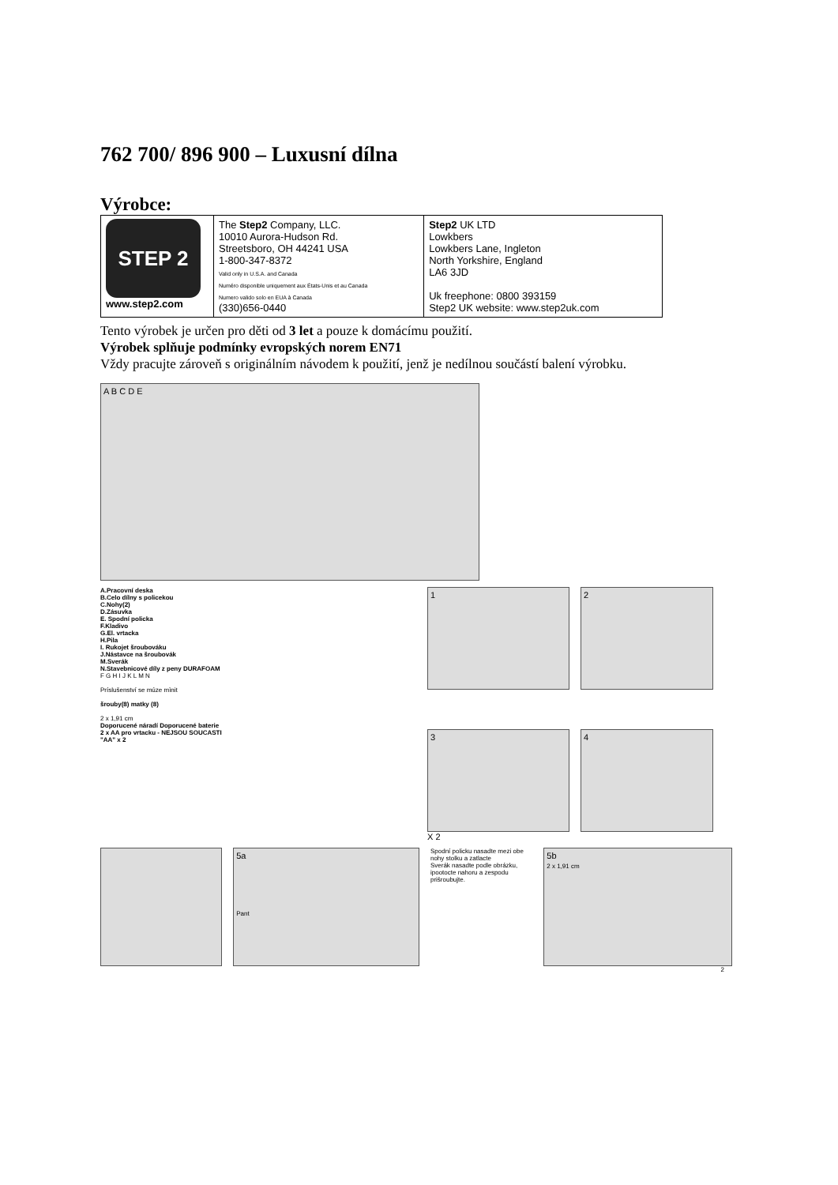762 700/ 896 900 – Luxusní dílna
Výrobce:
| STEP 2 www.step2.com | The Step2 Company, LLC. 10010 Aurora-Hudson Rd. Streetsboro, OH 44241 USA 1-800-347-8372 Valid only in U.S.A. and Canada Numéro disponible uniquement aux États-Unis et au Canada Numero valido solo en EUA à Canada (330)656-0440 | Step2 UK LTD Lowkbers Lowkbers Lane, Ingleton North Yorkshire, England LA6 3JD Uk freephone: 0800 393159 Step2 UK website: www.step2uk.com |
Tento výrobek je určen pro děti od 3 let a pouze k domácímu použití.
Výrobek splňuje podmínky evropských norem EN71
Vždy pracujte zároveň s originálním návodem k použití, jenž je nedílnou součástí balení výrobku.
A B C D E
A.Pracovní deska
B.Celo dílny s policekou
C.Nohy(2)
D.Zásuvka
E. Spodní policka
F.Kladivo
G.El. vrtacka
H.Pila
I. Rukojet šroubováku
J.Nástavce na šroubovák
M.Sverák
N.Stavebnicové díly z peny DURAFOAM
F G H I J K L M N
Príslušenství se múze mìnit
šrouby(8) matky (8)
2 x 1,91 cm
Doporucené náradí Doporucené baterie
2 x AA pro vrtacku - NEJSOU SOUCASTI
"AA" x 2
1 2
3 4
X 2
5a
Pant
Spodní policku nasadte mezi obe nohy stolku a zatlacte
Sverák nasadte podle obrázku, ipootocte nahoru a zespodu prišroubujte.
5b
2 x 1,91 cm
2